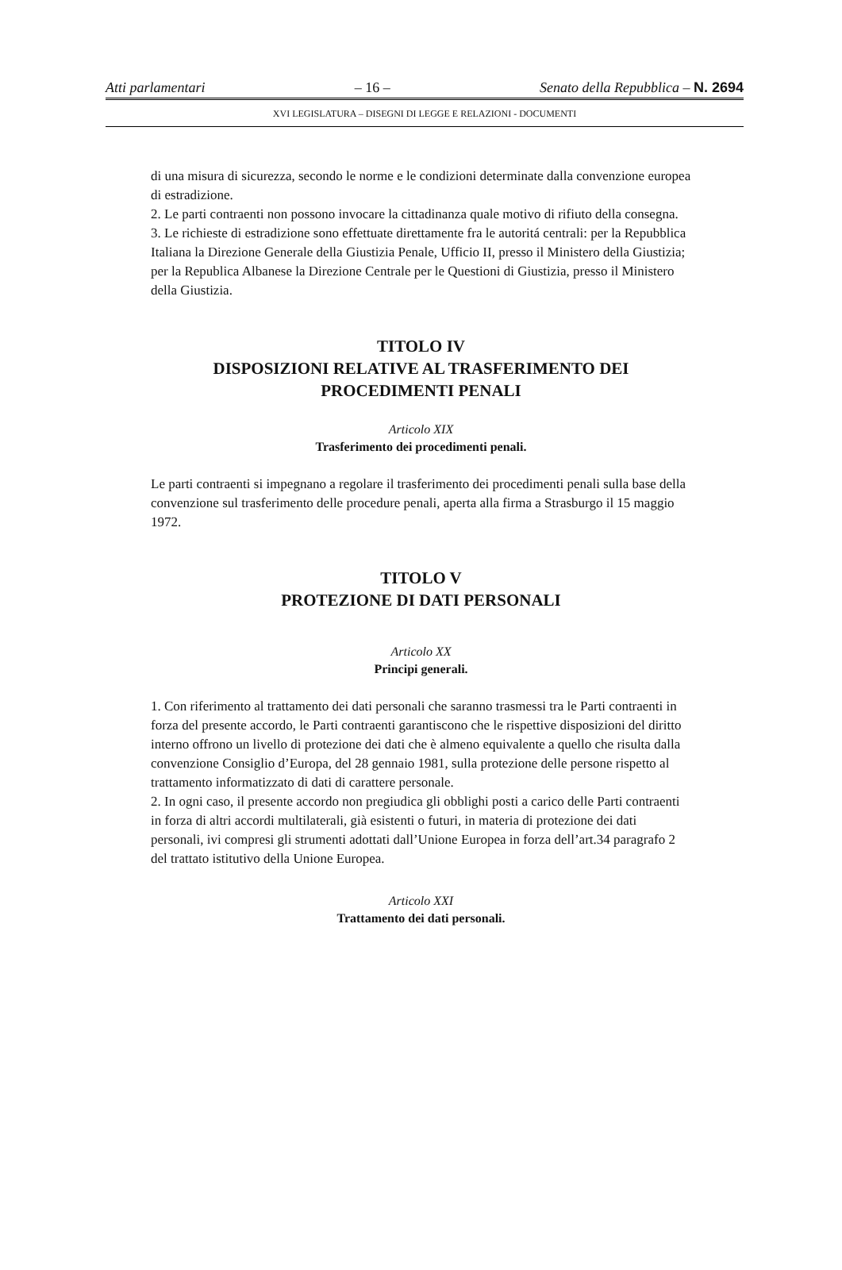Atti parlamentari – 16 – Senato della Repubblica – N. 2694
XVI LEGISLATURA – DISEGNI DI LEGGE E RELAZIONI - DOCUMENTI
di una misura di sicurezza, secondo le norme e le condizioni determinate dalla convenzione europea di estradizione.
2. Le parti contraenti non possono invocare la cittadinanza quale motivo di rifiuto della consegna.
3. Le richieste di estradizione sono effettuate direttamente fra le autoritá centrali: per la Repubblica Italiana la Direzione Generale della Giustizia Penale, Ufficio II, presso il Ministero della Giustizia; per la Republica Albanese la Direzione Centrale per le Questioni di Giustizia, presso il Ministero della Giustizia.
TITOLO IV
DISPOSIZIONI RELATIVE AL TRASFERIMENTO DEI PROCEDIMENTI PENALI
Articolo XIX
Trasferimento dei procedimenti penali.
Le parti contraenti si impegnano a regolare il trasferimento dei procedimenti penali sulla base della convenzione sul trasferimento delle procedure penali, aperta alla firma a Strasburgo il 15 maggio 1972.
TITOLO V
PROTEZIONE DI DATI PERSONALI
Articolo XX
Principi generali.
1. Con riferimento al trattamento dei dati personali che saranno trasmessi tra le Parti contraenti in forza del presente accordo, le Parti contraenti garantiscono che le rispettive disposizioni del diritto interno offrono un livello di protezione dei dati che è almeno equivalente a quello che risulta dalla convenzione Consiglio d’Europa, del 28 gennaio 1981, sulla protezione delle persone rispetto al trattamento informatizzato di dati di carattere personale.
2. In ogni caso, il presente accordo non pregiudica gli obblighi posti a carico delle Parti contraenti in forza di altri accordi multilaterali, già esistenti o futuri, in materia di protezione dei dati personali, ivi compresi gli strumenti adottati dall’Unione Europea in forza dell’art.34 paragrafo 2 del trattato istitutivo della Unione Europea.
Articolo XXI
Trattamento dei dati personali.